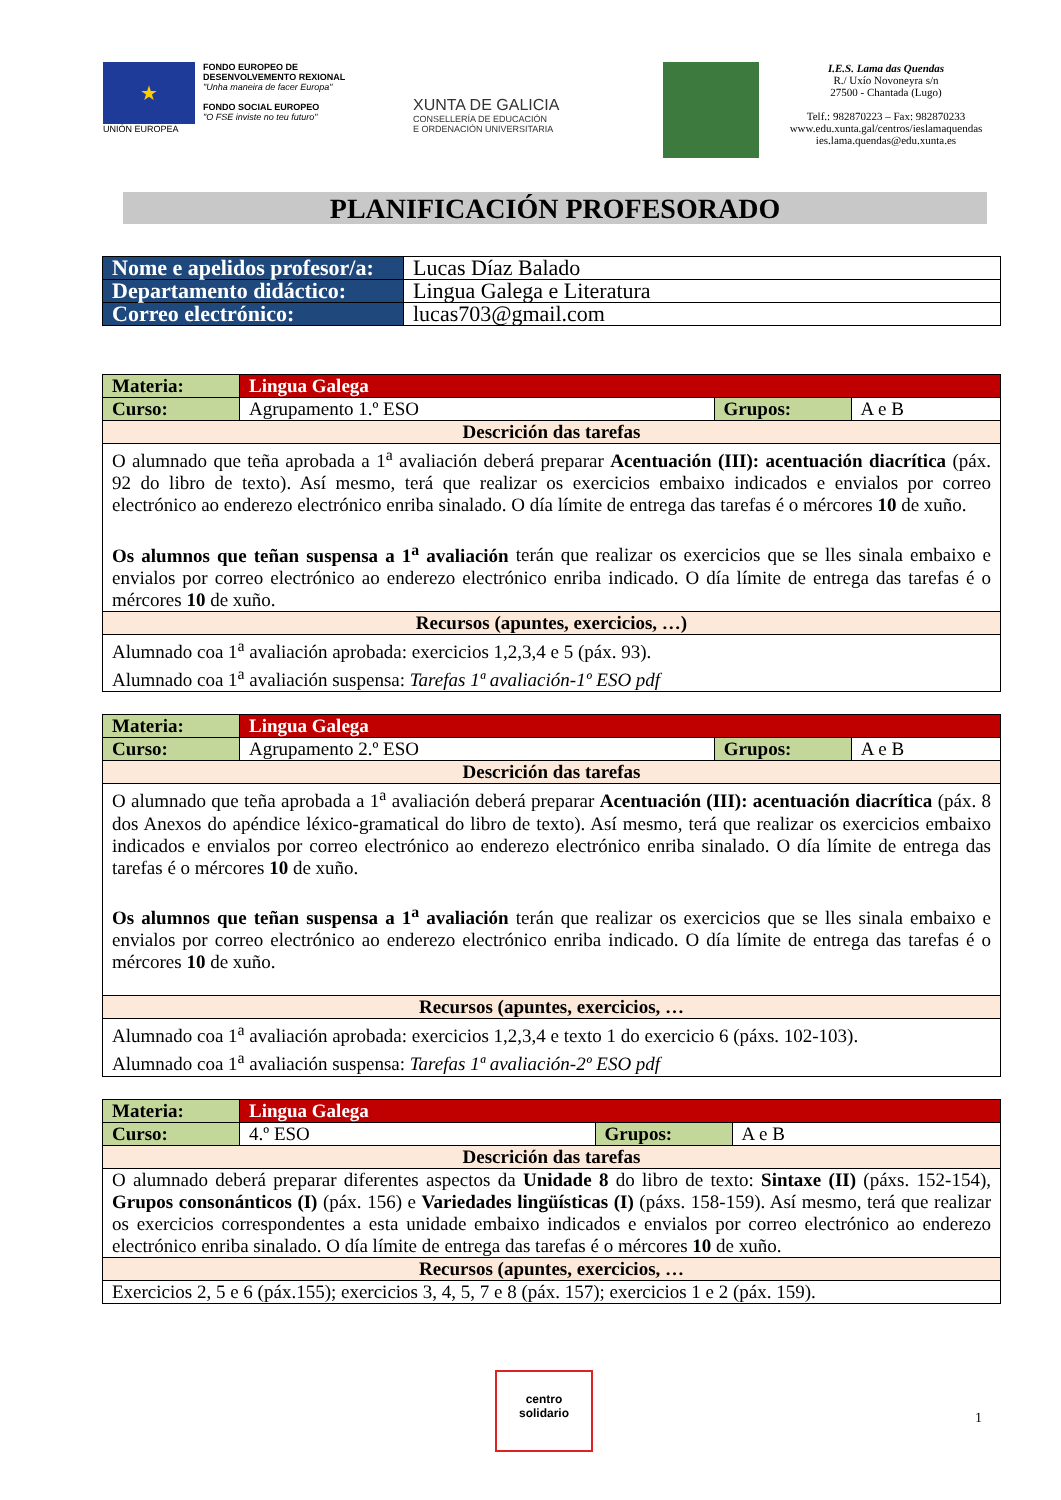★
UNIÓN EUROPEA
FONDO EUROPEO DE DESENVOLVEMENTO REXIONAL
"Unha maneira de facer Europa"
FONDO SOCIAL EUROPEO
"O FSE inviste no teu futuro"
XUNTA DE GALICIA
CONSELLERÍA DE EDUCACIÓN
E ORDENACIÓN UNIVERSITARIA
I.E.S. Lama das Quendas
R./ Uxío Novoneyra s/n
27500 - Chantada (Lugo)
Telf.: 982870223 – Fax: 982870233
www.edu.xunta.gal/centros/ieslamaquendas
ies.lama.quendas@edu.xunta.es
PLANIFICACIÓN PROFESORADO
| Nome e apelidos profesor/a: | Lucas Díaz Balado |
| Departamento didáctico: | Lingua Galega e Literatura |
| Correo electrónico: | lucas703@gmail.com |
| Materia: | Lingua Galega | | |
| Curso: | Agrupamento 1.º ESO | Grupos: | A e B |
| Descrición das tarefas | | | |
| O alumnado que teña aprobada a 1<sup>a</sup> avaliación deberá preparar Acentuación (III): acentuación diacrítica (páx. 92 do libro de texto). Así mesmo, terá que realizar os exercicios embaixo indicados e envialos por correo electrónico ao enderezo electrónico enriba sinalado. O día límite de entrega das tarefas é o mércores 10 de xuño. Os alumnos que teñan suspensa a 1<sup>a</sup> avaliación terán que realizar os exercicios que se lles sinala embaixo e envialos por correo electrónico ao enderezo electrónico enriba indicado. O día límite de entrega das tarefas é o mércores 10 de xuño. | | | |
| Recursos (apuntes, exercicios, …) | | | |
| Alumnado coa 1<sup>a</sup> avaliación aprobada: exercicios 1,2,3,4 e 5 (páx. 93). Alumnado coa 1<sup>a</sup> avaliación suspensa: Tarefas 1ª avaliación-1º ESO pdf | | | |
| Materia: | Lingua Galega | | |
| Curso: | Agrupamento 2.º ESO | Grupos: | A e B |
| Descrición das tarefas | | | |
| O alumnado que teña aprobada a 1<sup>a</sup> avaliación deberá preparar Acentuación (III): acentuación diacrítica (páx. 8 dos Anexos do apéndice léxico-gramatical do libro de texto). Así mesmo, terá que realizar os exercicios embaixo indicados e envialos por correo electrónico ao enderezo electrónico enriba sinalado. O día límite de entrega das tarefas é o mércores 10 de xuño. Os alumnos que teñan suspensa a 1<sup>a</sup> avaliación terán que realizar os exercicios que se lles sinala embaixo e envialos por correo electrónico ao enderezo electrónico enriba indicado. O día límite de entrega das tarefas é o mércores 10 de xuño. | | | |
| Recursos (apuntes, exercicios, … | | | |
| Alumnado coa 1<sup>a</sup> avaliación aprobada: exercicios 1,2,3,4 e texto 1 do exercicio 6 (páxs. 102-103). Alumnado coa 1<sup>a</sup> avaliación suspensa: Tarefas 1ª avaliación-2º ESO pdf | | | |
| Materia: | Lingua Galega | | |
| Curso: | 4.º ESO | Grupos: | A e B |
| Descrición das tarefas | | | |
| O alumnado deberá preparar diferentes aspectos da Unidade 8 do libro de texto: Sintaxe (II) (páxs. 152-154), Grupos consonánticos (I) (páx. 156) e Variedades lingüísticas (I) (páxs. 158-159). Así mesmo, terá que realizar os exercicios correspondentes a esta unidade embaixo indicados e envialos por correo electrónico ao enderezo electrónico enriba sinalado. O día límite de entrega das tarefas é o mércores 10 de xuño. | | | |
| Recursos (apuntes, exercicios, … | | | |
| Exercicios 2, 5 e 6 (páx.155); exercicios 3, 4, 5, 7 e 8 (páx. 157); exercicios 1 e 2 (páx. 159). | | | |
centro
solidario
1